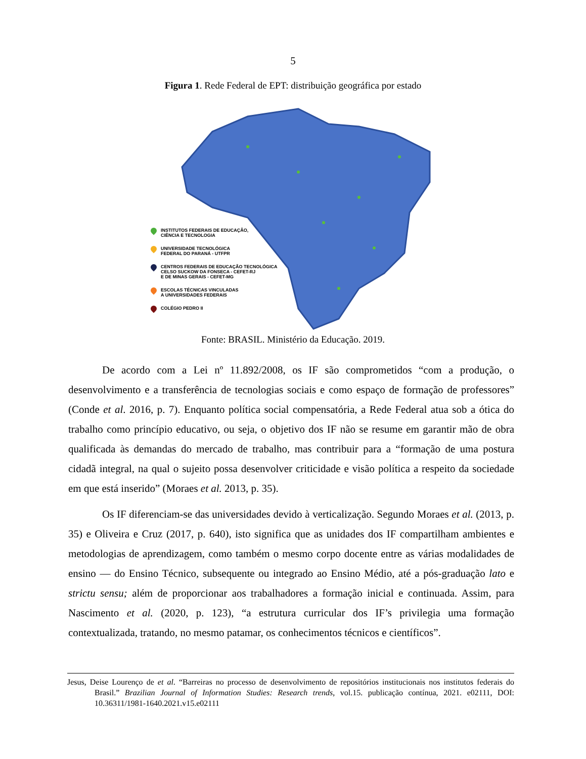5
Figura 1. Rede Federal de EPT: distribuição geográfica por estado
INSTITUTOS FEDERAIS DE EDUCAÇÃO,
CIÊNCIA E TECNOLOGIA
UNIVERSIDADE TECNOLÓGICA
FEDERAL DO PARANÁ - UTFPR
CENTROS FEDERAIS DE EDUCAÇÃO TECNOLÓGICA
CELSO SUCKOW DA FONSECA - CEFET-RJ
E DE MINAS GERAIS - CEFET-MG
ESCOLAS TÉCNICAS VINCULADAS
A UNIVERSIDADES FEDERAIS
COLÉGIO PEDRO II
Fonte: BRASIL. Ministério da Educação. 2019.
De acordo com a Lei nº 11.892/2008, os IF são comprometidos “com a produção, o desenvolvimento e a transferência de tecnologias sociais e como espaço de formação de professores” (Conde et al. 2016, p. 7). Enquanto política social compensatória, a Rede Federal atua sob a ótica do trabalho como princípio educativo, ou seja, o objetivo dos IF não se resume em garantir mão de obra qualificada às demandas do mercado de trabalho, mas contribuir para a “formação de uma postura cidadã integral, na qual o sujeito possa desenvolver criticidade e visão política a respeito da sociedade em que está inserido” (Moraes et al. 2013, p. 35).
Os IF diferenciam-se das universidades devido à verticalização. Segundo Moraes et al. (2013, p. 35) e Oliveira e Cruz (2017, p. 640), isto significa que as unidades dos IF compartilham ambientes e metodologias de aprendizagem, como também o mesmo corpo docente entre as várias modalidades de ensino — do Ensino Técnico, subsequente ou integrado ao Ensino Médio, até a pós-graduação lato e strictu sensu; além de proporcionar aos trabalhadores a formação inicial e continuada. Assim, para Nascimento et al. (2020, p. 123), “a estrutura curricular dos IF’s privilegia uma formação contextualizada, tratando, no mesmo patamar, os conhecimentos técnicos e científicos”.
Jesus, Deise Lourenço de et al. “Barreiras no processo de desenvolvimento de repositórios institucionais nos institutos federais do Brasil.” Brazilian Journal of Information Studies: Research trends, vol.15. publicação contínua, 2021. e02111, DOI: 10.36311/1981-1640.2021.v15.e02111